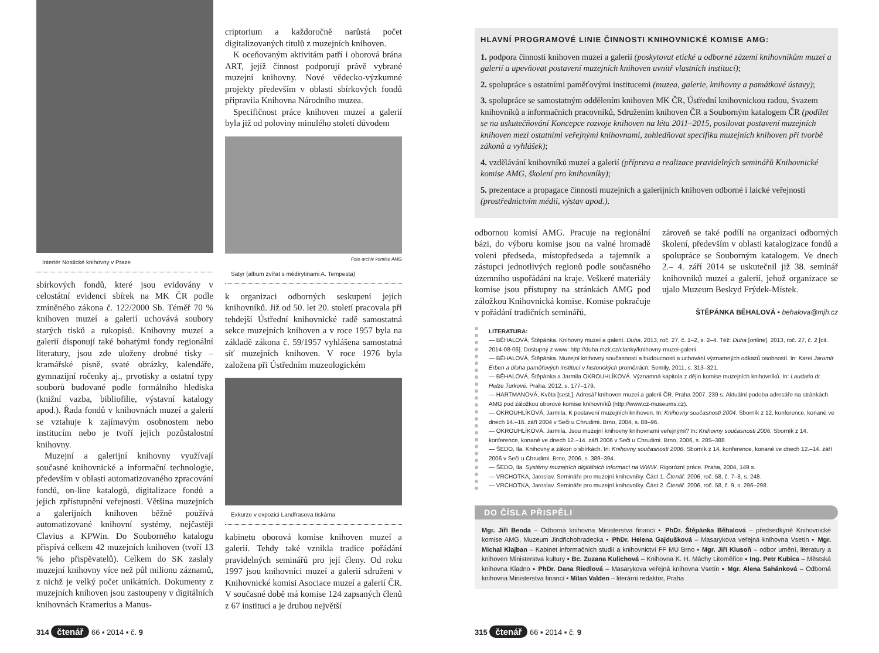Interiér Nostické knihovny v Praze
sbírkových fondů, které jsou evidovány v celostátní evidenci sbírek na MK ČR podle zmíněného zákona č. 122/2000 Sb. Téměř 70 % knihoven muzeí a galerií uchovává soubory starých tisků a rukopisů. Knihovny muzeí a galerií disponují také bohatými fondy regionální literatury, jsou zde uloženy drobné tisky – kramářské písně, svaté obrázky, kalendáře, gymnazijní ročenky aj., prvotisky a ostatní typy souborů budované podle formálního hlediska (knižní vazba, bibliofilie, výstavní katalogy apod.). Řada fondů v knihovnách muzeí a galerií se vztahuje k zajímavým osobnostem nebo institucím nebo je tvoří jejich pozůstalostní knihovny.
Muzejní a galerijní knihovny využívají současné knihovnické a informační technologie, především v oblasti automatizovaného zpracování fondů, on-line katalogů, digitalizace fondů a jejich zpřístupnění veřejnosti. Většina muzejních a galerijních knihoven běžně používá automatizované knihovní systémy, nejčastěji Clavius a KPWin. Do Souborného katalogu přispívá celkem 42 muzejních knihoven (tvoří 13 % jeho přispěvatelů). Celkem do SK zaslaly muzejní knihovny více než půl milionu záznamů, z nichž je velký počet unikátních. Dokumenty z muzejních knihoven jsou zastoupeny v digitálních knihovnách Kramerius a Manus-
criptorium a každoročně narůstá počet digitalizovaných titulů z muzejních knihoven.
K oceňovaným aktivitám patří i oborová brána ART, jejíž činnost podporují právě vybrané muzejní knihovny. Nové vědecko-výzkumné projekty především v oblasti sbírkových fondů připravila Knihovna Národního muzea.
Specifičnost práce knihoven muzeí a galerií byla již od poloviny minulého století důvodem
Foto archiv komise AMG
Satyr (album zvířat s mědirytinami A. Tempesta)
k organizaci odborných seskupení jejich knihovníků. Již od 50. let 20. století pracovala při tehdejší Ústřední knihovnické radě samostatná sekce muzejních knihoven a v roce 1957 byla na základě zákona č. 59/1957 vyhlášena samostatná síť muzejních knihoven. V roce 1976 byla založena při Ústředním muzeologickém
Exkurze v expozici Landfrasova tiskárna
kabinetu oborová komise knihoven muzeí a galerií. Tehdy také vznikla tradice pořádání pravidelných seminářů pro její členy. Od roku 1997 jsou knihovníci muzeí a galerií sdruženi v Knihovnické komisi Asociace muzeí a galerií ČR. V současné době má komise 124 zapsaných členů z 67 institucí a je druhou největší
314 čtenář 66 ▪ 2014 ▪ č. 9
HLAVNÍ PROGRAMOVÉ LINIE ČINNOSTI KNIHOVNICKÉ KOMISE AMG:
1. podpora činnosti knihoven muzeí a galerií (poskytovat etické a odborné zázemí knihovníkům muzeí a galerií a upevňovat postavení muzejních knihoven uvnitř vlastních institucí);
2. spolupráce s ostatními paměťovými institucemi (muzea, galerie, knihovny a památkové ústavy);
3. spolupráce se samostatným oddělením knihoven MK ČR, Ústřední knihovnickou radou, Svazem knihovníků a informačních pracovníků, Sdružením knihoven ČR a Souborným katalogem ČR (podílet se na uskutečňování Koncepce rozvoje knihoven na léta 2011–2015, posilovat postavení muzejních knihoven mezi ostatními veřejnými knihovnami, zohledňovat specifika muzejních knihoven při tvorbě zákonů a vyhlášek);
4. vzdělávání knihovníků muzeí a galerií (příprava a realizace pravidelných seminářů Knihovnické komise AMG, školení pro knihovníky);
5. prezentace a propagace činnosti muzejních a galerijních knihoven odborné i laické veřejnosti (prostřednictvím médií, výstav apod.).
odbornou komisí AMG. Pracuje na regionální bázi, do výboru komise jsou na valné hromadě voleni předseda, místopředseda a tajemník a zástupci jednotlivých regionů podle současného územního uspořádání na kraje. Veškeré materiály komise jsou přístupny na stránkách AMG pod záložkou Knihovnická komise. Komise pokračuje v pořádání tradičních seminářů,
zároveň se také podílí na organizaci odborných školení, především v oblasti katalogizace fondů a spolupráce se Souborným katalogem. Ve dnech 2.– 4. září 2014 se uskutečnil již 38. seminář knihovníků muzeí a galerií, jehož organizace se ujalo Muzeum Beskyd Frýdek-Místek.
ŠTĚPÁNKA BĚHALOVÁ ▪ behalova@mjh.cz
LITERATURA:
— BĚHALOVÁ, Štěpánka. Knihovny muzeí a galerií. Duha. 2013, roč. 27, č. 1–2, s. 2–4. Též: Duha [online]. 2013, roč. 27, č. 2 [cit. 2014-08-06]. Dostupný z www: http://duha.mzk.cz/clanky/knihovny-muzei-galerii.
— BĚHALOVÁ, Štěpánka. Muzejní knihovny současnosti a budoucnosti a uchování významných odkazů osobností. In: Karel Jaromír Erben a úloha paměťových institucí v historických proměnách. Semily, 2011, s. 313–321.
— BĚHALOVÁ, Štěpánka a Jarmila OKROUHLÍKOVÁ. Významná kapitola z dějin komise muzejních knihovníků. In: Laudatio dr. Helze Turkové. Praha, 2012, s. 177–179.
— HARTMANOVÁ, Květa [sest.]. Adresář knihoven muzeí a galerií ČR. Praha 2007. 239 s. Aktuální podoba adresáře na stránkách AMG pod záložkou oborové komise knihovníků (http://www.cz-museums.cz).
— OKROUHLÍKOVÁ, Jarmila. K postavení muzejních knihoven. In: Knihovny současnosti 2004. Sborník z 12. konference, konané ve dnech 14.–16. září 2004 v Seči u Chrudimi. Brno, 2004, s. 88–96.
— OKROUHLÍKOVÁ, Jarmila. Jsou muzejní knihovny knihovnami veřejnými? In: Knihovny současnosti 2006. Sborník z 14. konference, konané ve dnech 12.–14. září 2006 v Seči u Chrudimi. Brno, 2006, s. 285–388.
— ŠEDO, Ila. Knihovny a zákon o sbírkách. In: Knihovny současnosti 2006. Sborník z 14. konference, konané ve dnech 12.–14. září 2006 v Seči u Chrudimi. Brno, 2006, s. 389–394.
— ŠEDO, Ila. Systémy muzejních digitálních informací na WWW. Rigorózní práce. Praha, 2004, 149 s.
— VRCHOTKA, Jaroslav. Semináře pro muzejní knihovníky. Část 1. Čtenář. 2006, roč. 58, č. 7–8, s. 248.
— VRCHOTKA, Jaroslav. Semináře pro muzejní knihovníky. Část 2. Čtenář. 2006, roč. 58, č. 9, s. 296–298.
DO ČÍSLA PŘISPĚLI
Mgr. Jiří Benda – Odborná knihovna Ministerstva financí ▪ PhDr. Štěpánka Běhalová – předsedkyně Knihovnické komise AMG, Muzeum Jindřichohradecka ▪ PhDr. Helena Gajdušková – Masarykova veřejná knihovna Vsetín ▪ Mgr. Michal Klajban – Kabinet informačních studií a knihovnictví FF MU Brno ▪ Mgr. Jiří Klusoň – odbor umění, literatury a knihoven Ministerstva kultury ▪ Bc. Zuzana Kulichová – Knihovna K. H. Máchy Litoměřice ▪ Ing. Petr Kubica – Městská knihovna Kladno ▪ PhDr. Dana Riedlová – Masarykova veřejná knihovna Vsetín ▪ Mgr. Alena Sahánková – Odborná knihovna Ministerstva financí ▪ Milan Valden – literární redaktor, Praha
315 čtenář 66 ▪ 2014 ▪ č. 9